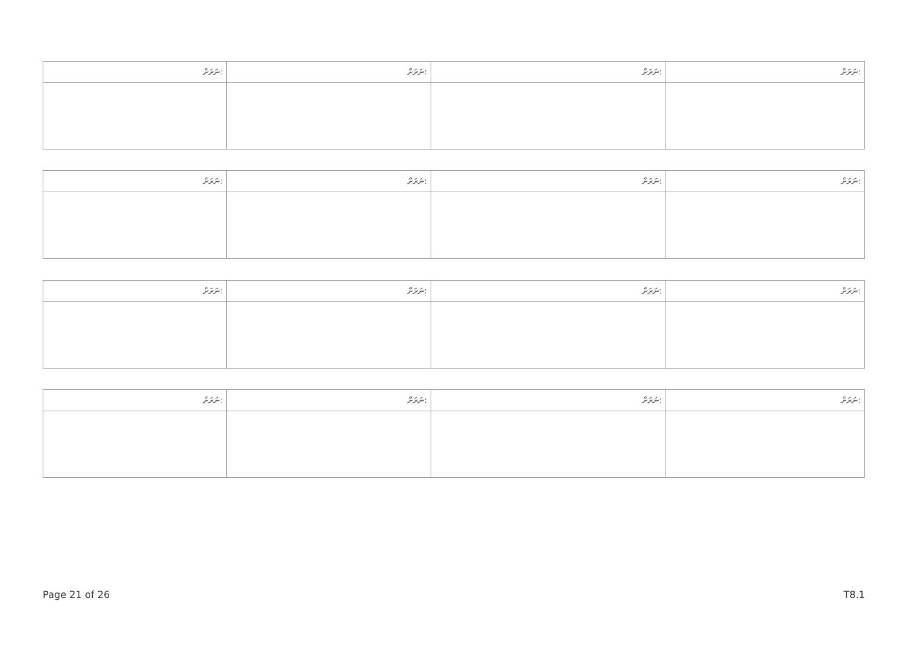| ނަރަށް: | ނަރަށް: | ނަރަށް: | ނަރަށް: |
| --- | --- | --- | --- |
| ނަރަށް: | ނަރަށް: | ނަރަށް: | ނަރަށް: |
| --- | --- | --- | --- |
| ނަރަށް: | ނަރަށް: | ނަރަށް: | ނަރަށް: |
| --- | --- | --- | --- |
| ނަރަށް: | ނަރަށް: | ނަރަށް: | ނަރަށް: |
| --- | --- | --- | --- |
Page 21 of 26 T8.1